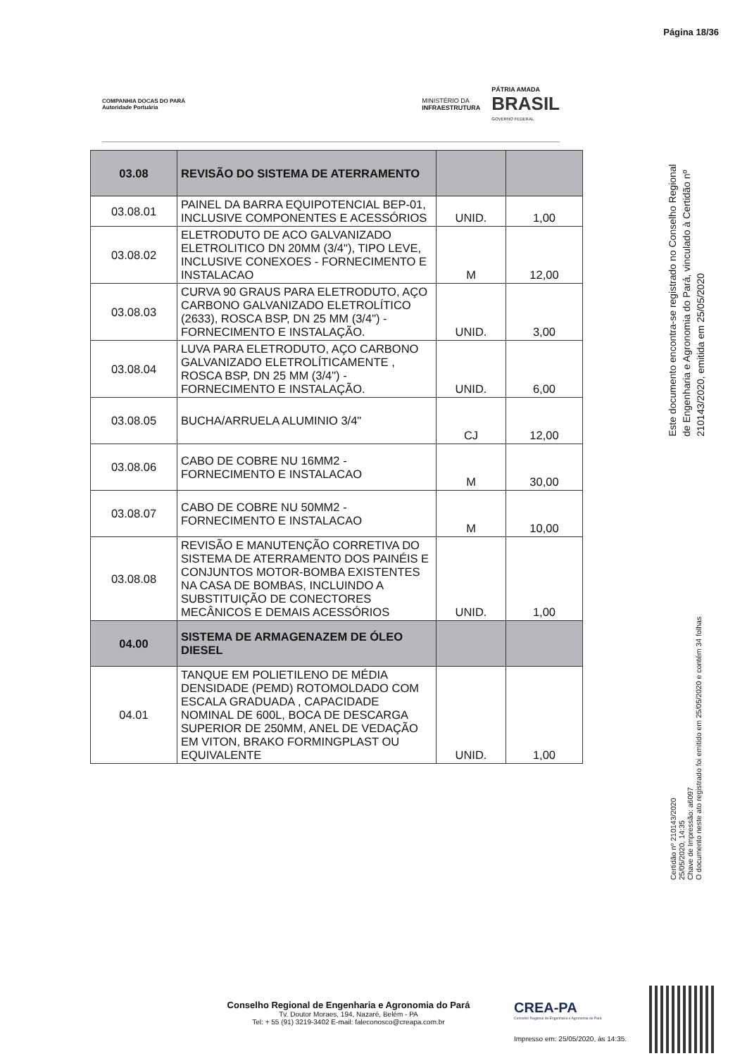Página 18/36
COMPANHIA DOCAS DO PARÁ
Autoridade Portuária
MINISTÉRIO DA
INFRAESTRUTURA
PÁTRIA AMADA
BRASIL
GOVERNO FEDERAL
| 03.08 | REVISÃO DO SISTEMA DE ATERRAMENTO | | |
| 03.08.01 | PAINEL DA BARRA EQUIPOTENCIAL BEP-01, INCLUSIVE COMPONENTES E ACESSÓRIOS | UNID. | 1,00 |
| 03.08.02 | ELETRODUTO DE ACO GALVANIZADO ELETROLITICO DN 20MM (3/4"), TIPO LEVE, INCLUSIVE CONEXOES - FORNECIMENTO E INSTALACAO | M | 12,00 |
| 03.08.03 | CURVA 90 GRAUS PARA ELETRODUTO, AÇO CARBONO GALVANIZADO ELETROLÍTICO (2633), ROSCA BSP, DN 25 MM (3/4") - FORNECIMENTO E INSTALAÇÃO. | UNID. | 3,00 |
| 03.08.04 | LUVA PARA ELETRODUTO, AÇO CARBONO GALVANIZADO ELETROLÍTICAMENTE , ROSCA BSP, DN 25 MM (3/4") - FORNECIMENTO E INSTALAÇÃO. | UNID. | 6,00 |
| 03.08.05 | BUCHA/ARRUELA ALUMINIO 3/4" | CJ | 12,00 |
| 03.08.06 | CABO DE COBRE NU 16MM2 - FORNECIMENTO E INSTALACAO | M | 30,00 |
| 03.08.07 | CABO DE COBRE NU 50MM2 - FORNECIMENTO E INSTALACAO | M | 10,00 |
| 03.08.08 | REVISÃO E MANUTENÇÃO CORRETIVA DO SISTEMA DE ATERRAMENTO DOS PAINÉIS E CONJUNTOS MOTOR-BOMBA EXISTENTES NA CASA DE BOMBAS, INCLUINDO A SUBSTITUIÇÃO DE CONECTORES MECÂNICOS E DEMAIS ACESSÓRIOS | UNID. | 1,00 |
| 04.00 | SISTEMA DE ARMAGENAZEM DE ÓLEO DIESEL | | |
| 04.01 | TANQUE EM POLIETILENO DE MÉDIA DENSIDADE (PEMD) ROTOMOLDADO COM ESCALA GRADUADA , CAPACIDADE NOMINAL DE 600L, BOCA DE DESCARGA SUPERIOR DE 250MM, ANEL DE VEDAÇÃO EM VITON, BRAKO FORMINGPLAST OU EQUIVALENTE | UNID. | 1,00 |
Este documento encontra-se registrado no Conselho Regional de Engenharia e Agronomia do Pará, vinculado à Certidão nº 210143/2020, emitida em 25/05/2020
Certidão nº 210143/2020
25/05/2020, 14:35
Chave de Impressão: a6097
O documento neste ato registrado foi emitido em 25/05/2020 e contém 34 folhas
Conselho Regional de Engenharia e Agronomia do Pará
Tv. Doutor Moraes, 194, Nazaré, Belém - PA
Tel: + 55 (91) 3219-3402 E-mail: faleconosco@creapa.com.br
CREA-PA
Conselho Regional de Engenharia e Agronomia do Pará
Impresso em: 25/05/2020, às 14:35.